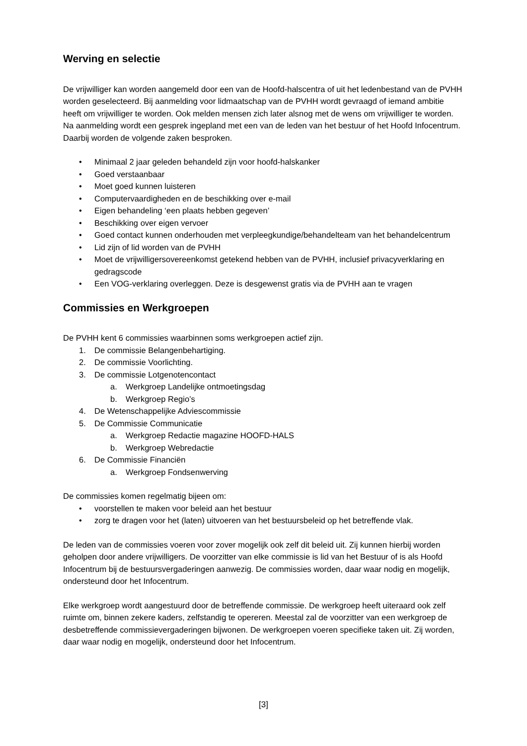Werving en selectie
De vrijwilliger kan worden aangemeld door een van de Hoofd-halscentra of uit het ledenbestand van de PVHH worden geselecteerd. Bij aanmelding voor lidmaatschap van de PVHH wordt gevraagd of iemand ambitie heeft om vrijwilliger te worden. Ook melden mensen zich later alsnog met de wens om vrijwilliger te worden.
Na aanmelding wordt een gesprek ingepland met een van de leden van het bestuur of het Hoofd Infocentrum. Daarbij worden de volgende zaken besproken.
• Minimaal 2 jaar geleden behandeld zijn voor hoofd-halskanker
• Goed verstaanbaar
• Moet goed kunnen luisteren
• Computervaardigheden en de beschikking over e-mail
• Eigen behandeling ‘een plaats hebben gegeven’
• Beschikking over eigen vervoer
• Goed contact kunnen onderhouden met verpleegkundige/behandelteam van het behandelcentrum
• Lid zijn of lid worden van de PVHH
• Moet de vrijwilligersovereenkomst getekend hebben van de PVHH, inclusief privacyverklaring en gedragscode
• Een VOG-verklaring overleggen. Deze is desgewenst gratis via de PVHH aan te vragen
Commissies en Werkgroepen
De PVHH kent 6 commissies waarbinnen soms werkgroepen actief zijn.
1. De commissie Belangenbehartiging.
2. De commissie Voorlichting.
3. De commissie Lotgenotencontact
a. Werkgroep Landelijke ontmoetingsdag
b. Werkgroep Regio’s
4. De Wetenschappelijke Adviescommissie
5. De Commissie Communicatie
a. Werkgroep Redactie magazine HOOFD-HALS
b. Werkgroep Webredactie
6. De Commissie Financiën
a. Werkgroep Fondsenwerving
De commissies komen regelmatig bijeen om:
• voorstellen te maken voor beleid aan het bestuur
• zorg te dragen voor het (laten) uitvoeren van het bestuursbeleid op het betreffende vlak.
De leden van de commissies voeren voor zover mogelijk ook zelf dit beleid uit. Zij kunnen hierbij worden geholpen door andere vrijwilligers. De voorzitter van elke commissie is lid van het Bestuur of is als Hoofd Infocentrum bij de bestuursvergaderingen aanwezig. De commissies worden, daar waar nodig en mogelijk, ondersteund door het Infocentrum.
Elke werkgroep wordt aangestuurd door de betreffende commissie. De werkgroep heeft uiteraard ook zelf ruimte om, binnen zekere kaders, zelfstandig te opereren. Meestal zal de voorzitter van een werkgroep de desbetreffende commissievergaderingen bijwonen. De werkgroepen voeren specifieke taken uit. Zij worden, daar waar nodig en mogelijk, ondersteund door het Infocentrum.
[3]